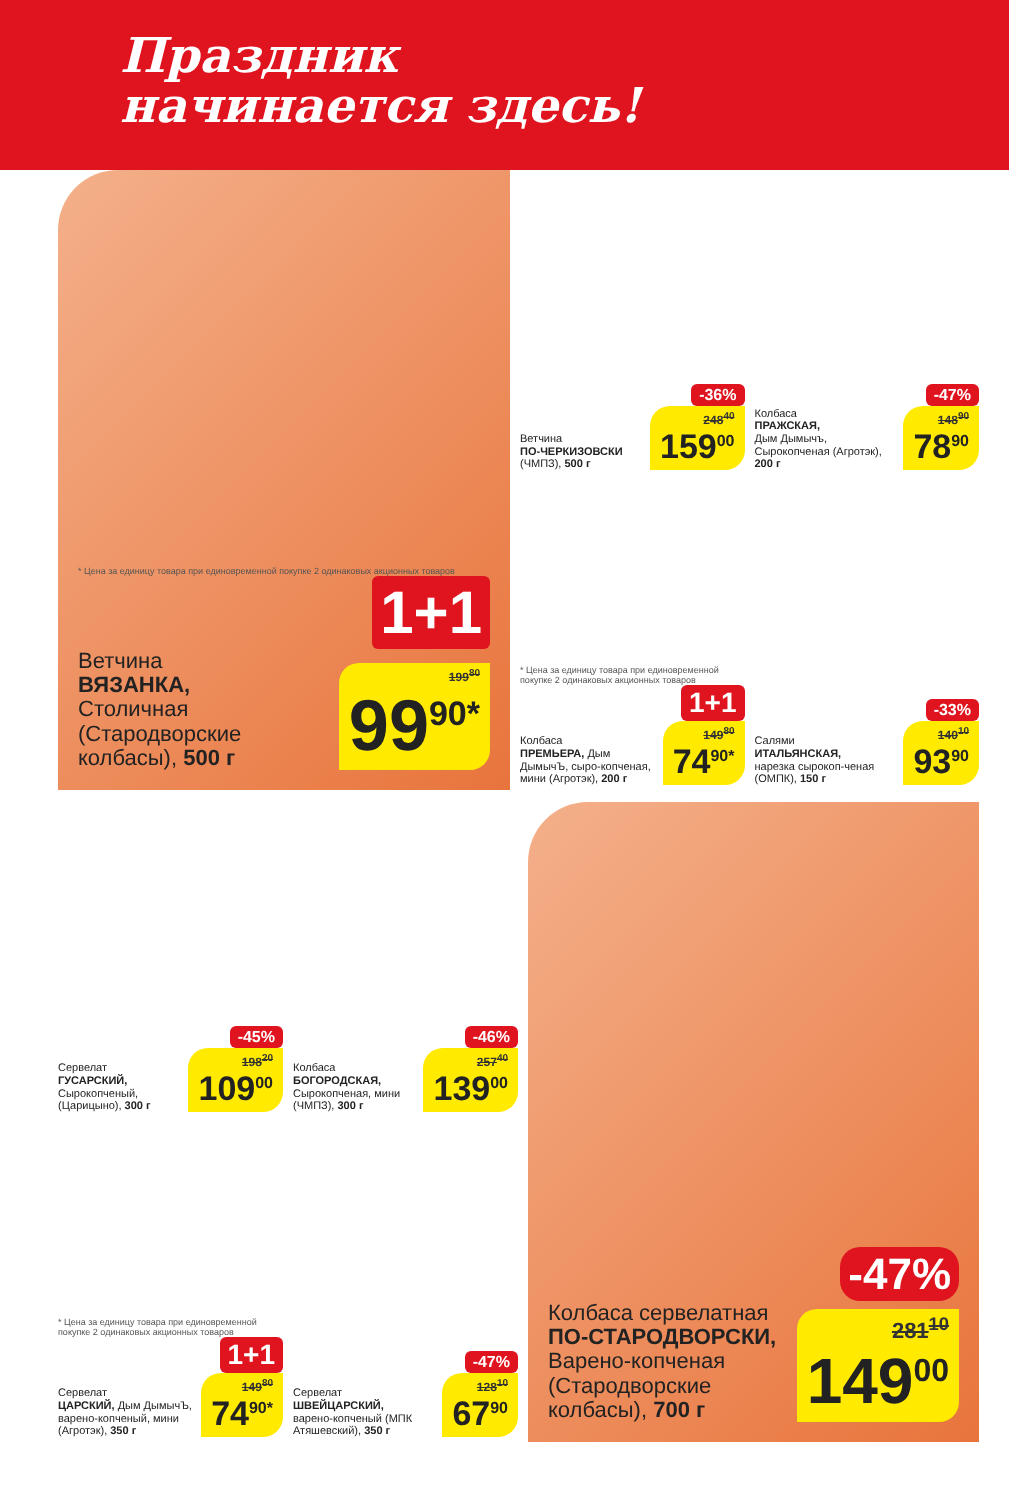Праздник
начинается здесь!
* Цена за единицу товара при единовременной покупке 2 одинаковых акционных товаров
1+1
Ветчина
ВЯЗАНКА,
Столичная (Стародворские колбасы), 500 г
199<sup>80</sup> 99<sup>90*</sup>
-36%
Ветчина
ПО-ЧЕРКИЗОВСКИ
(ЧМПЗ), 500 г
248<sup>40</sup> 159<sup>00</sup>
-47%
Колбаса
ПРАЖСКАЯ,
Дым Дымычъ, Сырокопченая (Агротэк), 200 г
148<sup>90</sup> 78<sup>90</sup>
* Цена за единицу товара при единовременной покупке 2 одинаковых акционных товаров
1+1
Колбаса
ПРЕМЬЕРА, Дым ДымычЪ, сыро-копченая, мини (Агротэк), 200 г
149<sup>80</sup> 74<sup>90*</sup>
-33%
Салями
ИТАЛЬЯНСКАЯ,
нарезка сырокоп-ченая (ОМПК), 150 г
140<sup>10</sup> 93<sup>90</sup>
-45%
Сервелат
ГУСАРСКИЙ,
Сырокопченый, (Царицыно), 300 г
198<sup>20</sup> 109<sup>00</sup>
-46%
Колбаса
БОГОРОДСКАЯ,
Сырокопченая, мини (ЧМПЗ), 300 г
257<sup>40</sup> 139<sup>00</sup>
* Цена за единицу товара при единовременной покупке 2 одинаковых акционных товаров
1+1
Сервелат
ЦАРСКИЙ, Дым ДымычЪ, варено-копченый, мини (Агротэк), 350 г
149<sup>80</sup> 74<sup>90*</sup>
-47%
Сервелат
ШВЕЙЦАРСКИЙ,
варено-копченый (МПК Атяшевский), 350 г
128<sup>10</sup> 67<sup>90</sup>
-47%
Колбаса сервелатная
ПО-СТАРОДВОРСКИ,
Варено-копченая (Стародворские колбасы), 700 г
281<sup>10</sup> 149<sup>00</sup>